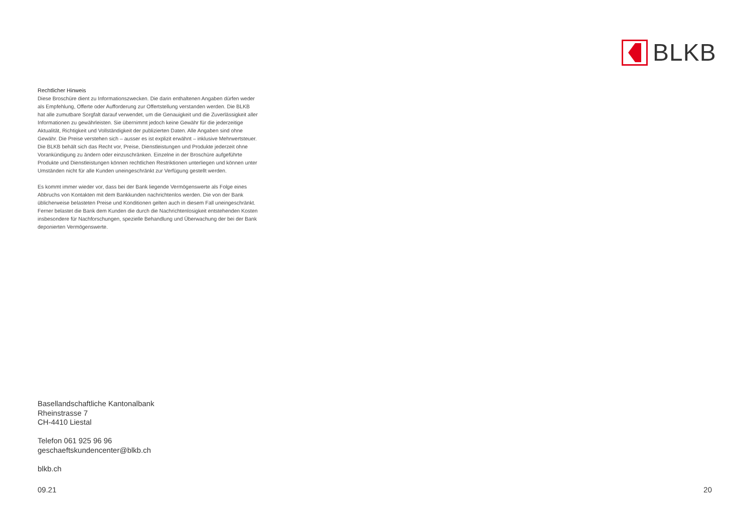BLKB
Rechtlicher Hinweis
Diese Broschüre dient zu Informationszwecken. Die darin enthaltenen Angaben dürfen weder als Empfehlung, Offerte oder Aufforderung zur Offertstellung verstanden werden. Die BLKB hat alle zumutbare Sorgfalt darauf verwendet, um die Genauigkeit und die Zuverlässigkeit aller Informationen zu gewährleisten. Sie übernimmt jedoch keine Gewähr für die jederzeitige Aktualität, Richtigkeit und Vollständigkeit der publizierten Daten. Alle Angaben sind ohne Gewähr. Die Preise verstehen sich – ausser es ist explizit erwähnt – inklusive Mehrwertsteuer. Die BLKB behält sich das Recht vor, Preise, Dienstleistungen und Produkte jederzeit ohne Vorankündigung zu ändern oder einzuschränken. Einzelne in der Broschüre aufgeführte Produkte und Dienstleistungen können rechtlichen Restriktionen unterliegen und können unter Umständen nicht für alle Kunden uneingeschränkt zur Verfügung gestellt werden.
Es kommt immer wieder vor, dass bei der Bank liegende Vermögenswerte als Folge eines Abbruchs von Kontakten mit dem Bankkunden nachrichtenlos werden. Die von der Bank üblicherweise belasteten Preise und Konditionen gelten auch in diesem Fall uneingeschränkt. Ferner belastet die Bank dem Kunden die durch die Nachrichtenlosigkeit entstehenden Kosten insbesondere für Nachforschungen, spezielle Behandlung und Überwachung der bei der Bank deponierten Vermögenswerte.
Basellandschaftliche Kantonalbank
Rheinstrasse 7
CH-4410 Liestal
Telefon 061 925 96 96
geschaeftskundencenter@blkb.ch
blkb.ch
09.21 20